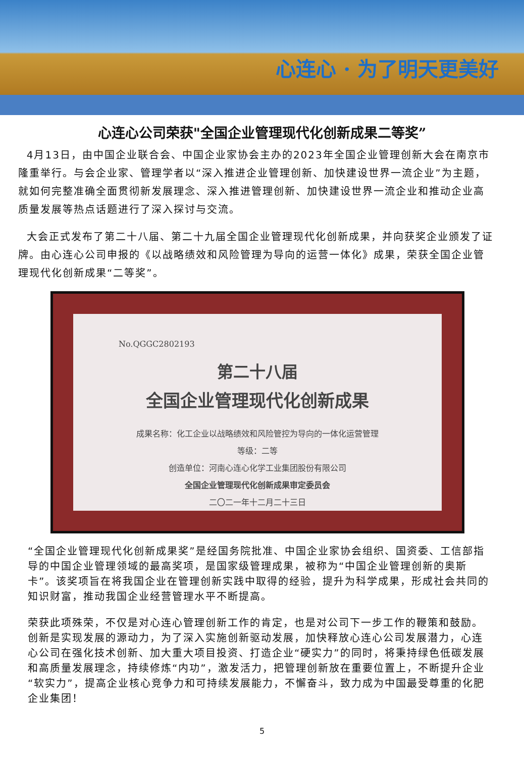心连心 · 为了明天更美好
心连心公司荣获"全国企业管理现代化创新成果二等奖”
4月13日，由中国企业联合会、中国企业家协会主办的2023年全国企业管理创新大会在南京市隆重举行。与会企业家、管理学者以“深入推进企业管理创新、加快建设世界一流企业”为主题，就如何完整准确全面贯彻新发展理念、深入推进管理创新、加快建设世界一流企业和推动企业高质量发展等热点话题进行了深入探讨与交流。
大会正式发布了第二十八届、第二十九届全国企业管理现代化创新成果，并向获奖企业颁发了证牌。由心连心公司申报的《以战略绩效和风险管理为导向的运营一体化》成果，荣获全国企业管理现代化创新成果“二等奖”。
No.QGGC2802193
第二十八届
全国企业管理现代化创新成果
成果名称：化工企业以战略绩效和风险管控为导向的一体化运营管理
等级：二等
创造单位：河南心连心化学工业集团股份有限公司
全国企业管理现代化创新成果审定委员会
二〇二一年十二月二十三日
“全国企业管理现代化创新成果奖”是经国务院批准、中国企业家协会组织、国资委、工信部指导的中国企业管理领域的最高奖项，是国家级管理成果，被称为“中国企业管理创新的奥斯卡”。该奖项旨在将我国企业在管理创新实践中取得的经验，提升为科学成果，形成社会共同的知识财富，推动我国企业经营管理水平不断提高。
荣获此项殊荣，不仅是对心连心管理创新工作的肯定，也是对公司下一步工作的鞭策和鼓励。创新是实现发展的源动力，为了深入实施创新驱动发展，加快释放心连心公司发展潜力，心连心公司在强化技术创新、加大重大项目投资、打造企业“硬实力”的同时，将秉持绿色低碳发展和高质量发展理念，持续修炼“内功”，激发活力，把管理创新放在重要位置上，不断提升企业“软实力”，提高企业核心竞争力和可持续发展能力，不懈奋斗，致力成为中国最受尊重的化肥企业集团！
5